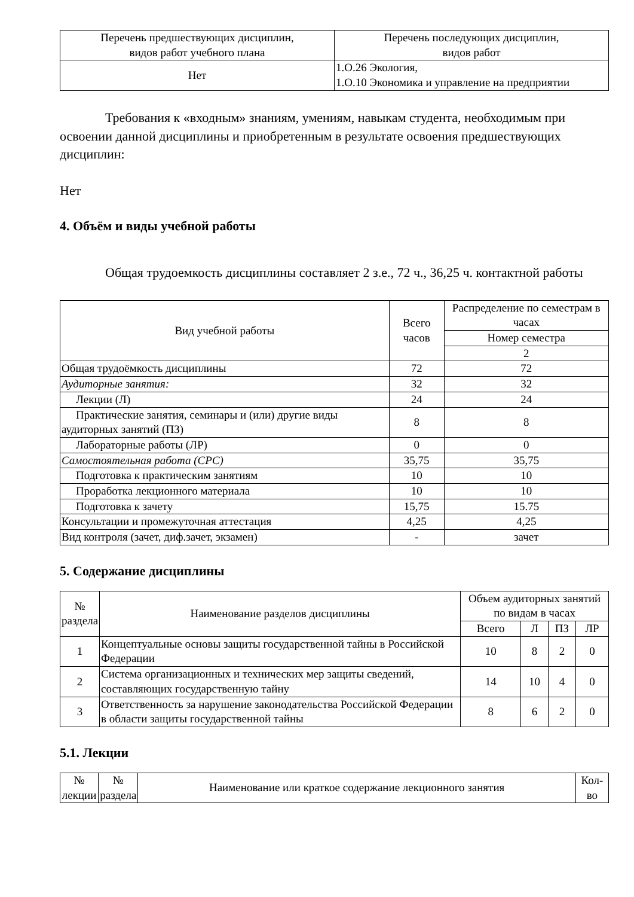| Перечень предшествующих дисциплин, видов работ учебного плана | Перечень последующих дисциплин, видов работ |
| --- | --- |
| Нет | 1.О.26 Экология, 1.О.10 Экономика и управление на предприятии |
Требования к «входным» знаниям, умениям, навыкам студента, необходимым при освоении данной дисциплины и приобретенным в результате освоения предшествующих дисциплин:
Нет
4. Объём и виды учебной работы
Общая трудоемкость дисциплины составляет 2 з.е., 72 ч., 36,25 ч. контактной работы
| Вид учебной работы | Всего часов | Распределение по семестрам в часах |
| --- | --- | --- |
| | | Номер семестра |
| | | 2 |
| Общая трудоёмкость дисциплины | 72 | 72 |
| Аудиторные занятия: | 32 | 32 |
| Лекции (Л) | 24 | 24 |
| Практические занятия, семинары и (или) другие виды аудиторных занятий (ПЗ) | 8 | 8 |
| Лабораторные работы (ЛР) | 0 | 0 |
| Самостоятельная работа (СРС) | 35,75 | 35,75 |
| Подготовка к практическим занятиям | 10 | 10 |
| Проработка лекционного материала | 10 | 10 |
| Подготовка к зачету | 15,75 | 15.75 |
| Консультации и промежуточная аттестация | 4,25 | 4,25 |
| Вид контроля (зачет, диф.зачет, экзамен) | - | зачет |
5. Содержание дисциплины
| № раздела | Наименование разделов дисциплины | Объем аудиторных занятий по видам в часах | | | |
| --- | --- | --- | --- | --- | --- |
| | | Всего | Л | ПЗ | ЛР |
| 1 | Концептуальные основы защиты государственной тайны в Российской Федерации | 10 | 8 | 2 | 0 |
| 2 | Система организационных и технических мер защиты сведений, составляющих государственную тайну | 14 | 10 | 4 | 0 |
| 3 | Ответственность за нарушение законодательства Российской Федерации в области защиты государственной тайны | 8 | 6 | 2 | 0 |
5.1. Лекции
| № лекции | № раздела | Наименование или краткое содержание лекционного занятия | Кол-во |
| --- | --- | --- | --- |